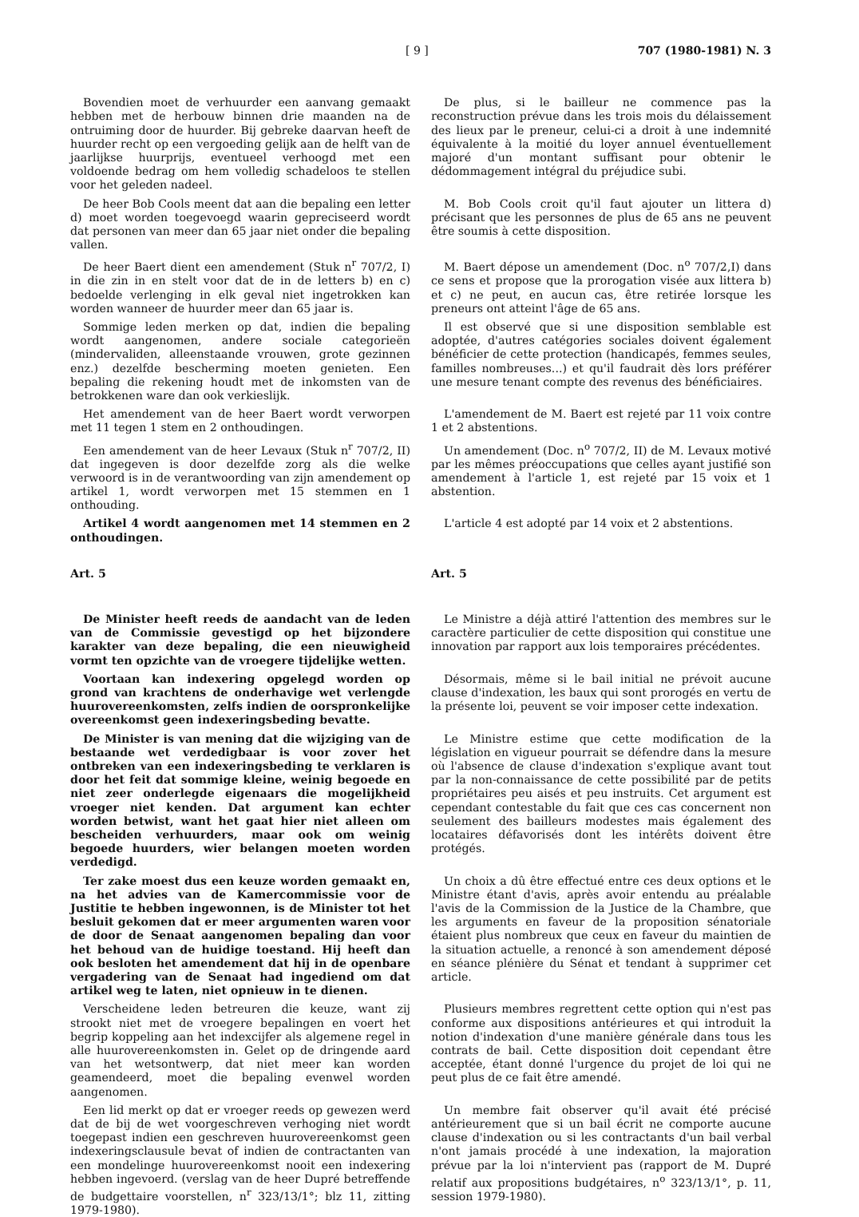[ 9 ] 707 (1980-1981) N. 3
Bovendien moet de verhuurder een aanvang gemaakt hebben met de herbouw binnen drie maanden na de ontruiming door de huurder. Bij gebreke daarvan heeft de huurder recht op een vergoeding gelijk aan de helft van de jaarlijkse huurprijs, eventueel verhoogd met een voldoende bedrag om hem volledig schadeloos te stellen voor het geleden nadeel.
De plus, si le bailleur ne commence pas la reconstruction prévue dans les trois mois du délaissement des lieux par le preneur, celui-ci a droit à une indemnité équivalente à la moitié du loyer annuel éventuellement majoré d'un montant suffisant pour obtenir le dédommagement intégral du préjudice subi.
De heer Bob Cools meent dat aan die bepaling een letter d) moet worden toegevoegd waarin gepreciseerd wordt dat personen van meer dan 65 jaar niet onder die bepaling vallen.
M. Bob Cools croit qu'il faut ajouter un littera d) précisant que les personnes de plus de 65 ans ne peuvent être soumis à cette disposition.
De heer Baert dient een amendement (Stuk n<sup>r</sup> 707/2, I) in die zin in en stelt voor dat de in de letters b) en c) bedoelde verlenging in elk geval niet ingetrokken kan worden wanneer de huurder meer dan 65 jaar is.
M. Baert dépose un amendement (Doc. n<sup>o</sup> 707/2,I) dans ce sens et propose que la prorogation visée aux littera b) et c) ne peut, en aucun cas, être retirée lorsque les preneurs ont atteint l'âge de 65 ans.
Sommige leden merken op dat, indien die bepaling wordt aangenomen, andere sociale categorieën (mindervaliden, alleenstaande vrouwen, grote gezinnen enz.) dezelfde bescherming moeten genieten. Een bepaling die rekening houdt met de inkomsten van de betrokkenen ware dan ook verkieslijk.
Il est observé que si une disposition semblable est adoptée, d'autres catégories sociales doivent également bénéficier de cette protection (handicapés, femmes seules, familles nombreuses...) et qu'il faudrait dès lors préférer une mesure tenant compte des revenus des bénéficiaires.
Het amendement van de heer Baert wordt verworpen met 11 tegen 1 stem en 2 onthoudingen.
L'amendement de M. Baert est rejeté par 11 voix contre 1 et 2 abstentions.
Een amendement van de heer Levaux (Stuk n<sup>r</sup> 707/2, II) dat ingegeven is door dezelfde zorg als die welke verwoord is in de verantwoording van zijn amendement op artikel 1, wordt verworpen met 15 stemmen en 1 onthouding.
Un amendement (Doc. n<sup>o</sup> 707/2, II) de M. Levaux motivé par les mêmes préoccupations que celles ayant justifié son amendement à l'article 1, est rejeté par 15 voix et 1 abstention.
Artikel 4 wordt aangenomen met 14 stemmen en 2 onthoudingen.
L'article 4 est adopté par 14 voix et 2 abstentions.
Art. 5 Art. 5
De Minister heeft reeds de aandacht van de leden van de Commissie gevestigd op het bijzondere karakter van deze bepaling, die een nieuwigheid vormt ten opzichte van de vroegere tijdelijke wetten.
Le Ministre a déjà attiré l'attention des membres sur le caractère particulier de cette disposition qui constitue une innovation par rapport aux lois temporaires précédentes.
Voortaan kan indexering opgelegd worden op grond van krachtens de onderhavige wet verlengde huurovereenkomsten, zelfs indien de oorspronkelijke overeenkomst geen indexeringsbeding bevatte.
Désormais, même si le bail initial ne prévoit aucune clause d'indexation, les baux qui sont prorogés en vertu de la présente loi, peuvent se voir imposer cette indexation.
De Minister is van mening dat die wijziging van de bestaande wet verdedigbaar is voor zover het ontbreken van een indexeringsbeding te verklaren is door het feit dat sommige kleine, weinig begoede en niet zeer onderlegde eigenaars die mogelijkheid vroeger niet kenden. Dat argument kan echter worden betwist, want het gaat hier niet alleen om bescheiden verhuurders, maar ook om weinig begoede huurders, wier belangen moeten worden verdedigd.
Le Ministre estime que cette modification de la législation en vigueur pourrait se défendre dans la mesure où l'absence de clause d'indexation s'explique avant tout par la non-connaissance de cette possibilité par de petits propriétaires peu aisés et peu instruits. Cet argument est cependant contestable du fait que ces cas concernent non seulement des bailleurs modestes mais également des locataires défavorisés dont les intérêts doivent être protégés.
Ter zake moest dus een keuze worden gemaakt en, na het advies van de Kamercommissie voor de Justitie te hebben ingewonnen, is de Minister tot het besluit gekomen dat er meer argumenten waren voor de door de Senaat aangenomen bepaling dan voor het behoud van de huidige toestand. Hij heeft dan ook besloten het amendement dat hij in de openbare vergadering van de Senaat had ingediend om dat artikel weg te laten, niet opnieuw in te dienen.
Un choix a dû être effectué entre ces deux options et le Ministre étant d'avis, après avoir entendu au préalable l'avis de la Commission de la Justice de la Chambre, que les arguments en faveur de la proposition sénatoriale étaient plus nombreux que ceux en faveur du maintien de la situation actuelle, a renoncé à son amendement déposé en séance plénière du Sénat et tendant à supprimer cet article.
Verscheidene leden betreuren die keuze, want zij strookt niet met de vroegere bepalingen en voert het begrip koppeling aan het indexcijfer als algemene regel in alle huurovereenkomsten in. Gelet op de dringende aard van het wetsontwerp, dat niet meer kan worden geamendeerd, moet die bepaling evenwel worden aangenomen.
Plusieurs membres regrettent cette option qui n'est pas conforme aux dispositions antérieures et qui introduit la notion d'indexation d'une manière générale dans tous les contrats de bail. Cette disposition doit cependant être acceptée, étant donné l'urgence du projet de loi qui ne peut plus de ce fait être amendé.
Een lid merkt op dat er vroeger reeds op gewezen werd dat de bij de wet voorgeschreven verhoging niet wordt toegepast indien een geschreven huurovereenkomst geen indexeringsclausule bevat of indien de contractanten van een mondelinge huurovereenkomst nooit een indexering hebben ingevoerd. (verslag van de heer Dupré betreffende de budgettaire voorstellen, n<sup>r</sup> 323/13/1°; blz 11, zitting 1979-1980).
Un membre fait observer qu'il avait été précisé antérieurement que si un bail écrit ne comporte aucune clause d'indexation ou si les contractants d'un bail verbal n'ont jamais procédé à une indexation, la majoration prévue par la loi n'intervient pas (rapport de M. Dupré relatif aux propositions budgétaires, n<sup>o</sup> 323/13/1°, p. 11, session 1979-1980).